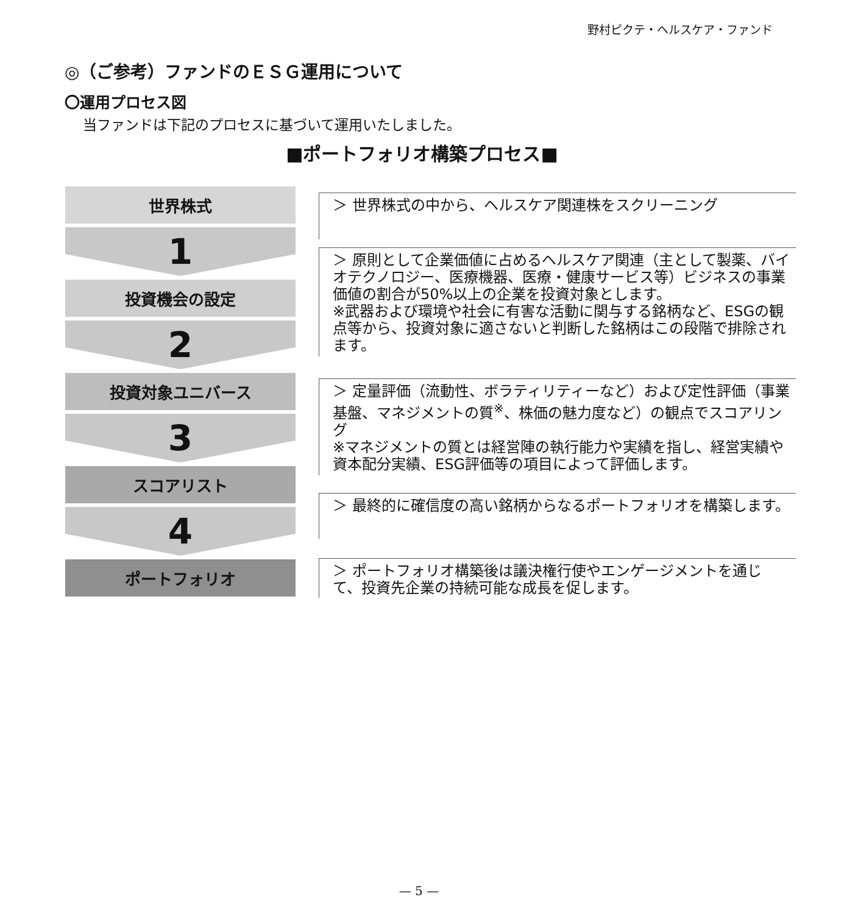野村ピクテ・ヘルスケア・ファンド
◎（ご参考）ファンドのＥＳＧ運用について
〇運用プロセス図
当ファンドは下記のプロセスに基づいて運用いたしました。
■ポートフォリオ構築プロセス■
世界株式
1
投資機会の設定
2
投資対象ユニバース
3
スコアリスト
4
ポートフォリオ
＞ 世界株式の中から、ヘルスケア関連株をスクリーニング
＞ 原則として企業価値に占めるヘルスケア関連（主として製薬、バイオテクノロジー、医療機器、医療・健康サービス等）ビジネスの事業価値の割合が50%以上の企業を投資対象とします。
※武器および環境や社会に有害な活動に関与する銘柄など、ESGの観点等から、投資対象に適さないと判断した銘柄はこの段階で排除されます。
＞ 定量評価（流動性、ボラティリティーなど）および定性評価（事業基盤、マネジメントの質<sup>※</sup>、株価の魅力度など）の観点でスコアリング
※マネジメントの質とは経営陣の執行能力や実績を指し、経営実績や資本配分実績、ESG評価等の項目によって評価します。
＞ 最終的に確信度の高い銘柄からなるポートフォリオを構築します。
＞ ポートフォリオ構築後は議決権行使やエンゲージメントを通じて、投資先企業の持続可能な成長を促します。
— 5 —